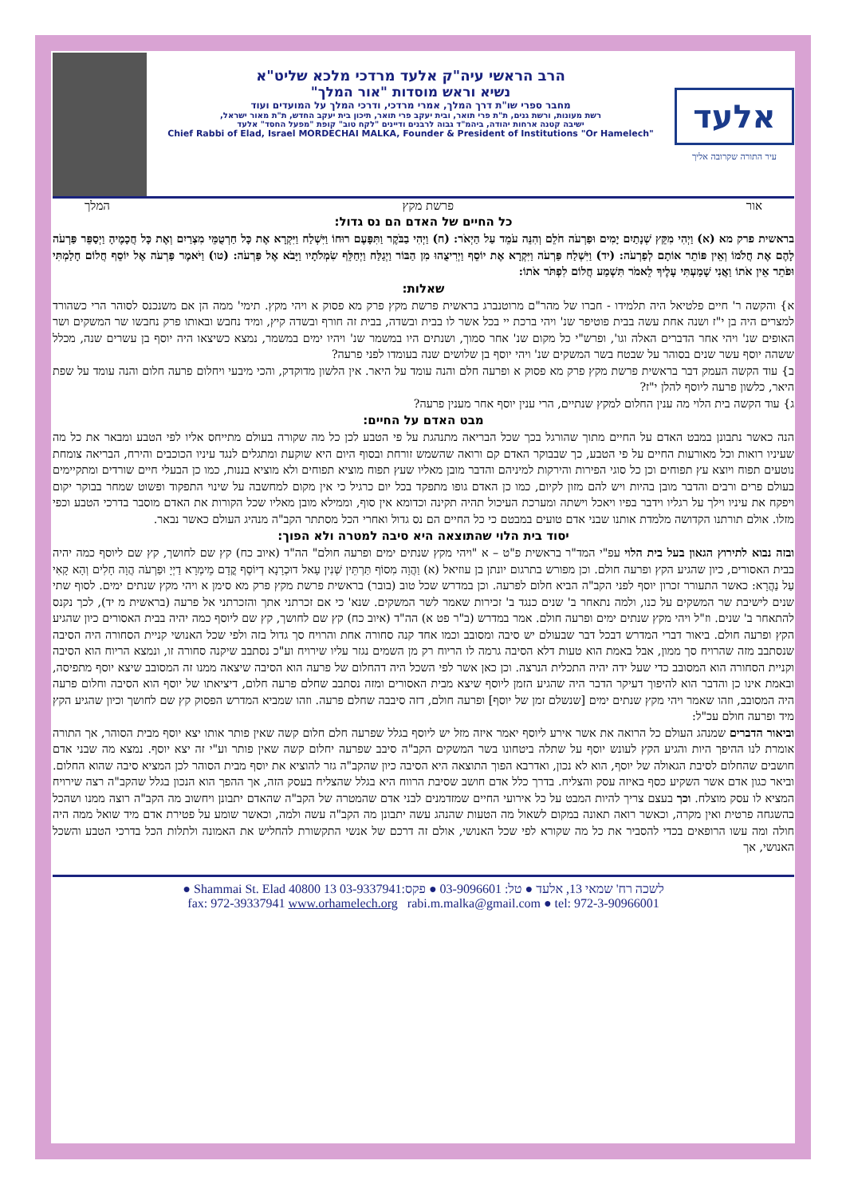אלעד
עיר התורה שקרובה אליך
הרב הראשי עיה"ק אלעד מרדכי מלכא שליט"א
נשיא וראש מוסדות "אור המלך"
מחבר ספרי שו"ת דרך המלך, אמרי מרדכי, ודרכי המלך על המועדים ועוד
רשת מעונות, ורשת גנים, ת"ת פרי תואר, ובית יעקב פרי תואר, תיכון בית יעקב החדש, ת"ת מאור ישראל,
ישיבה קטנה ארחות יהודה, ביהמ"ד גבוה לרבנים ודיינים "לקח טוב" קופת "מפעל החסד" אלעד
Chief Rabbi of Elad, Israel MORDECHAI MALKA, Founder & President of Institutions "Or Hamelech"
אור פרשת מקץ המלך
כל החיים של האדם הם נס גדול:
בראשית פרק מא (א) וַיְהִי מִקֵּץ שְׁנָתַיִם יָמִים וּפַרְעֹה חֹלֵם וְהִנֵּה עֹמֵד עַל הַיְאֹר: (ח) וַיְהִי בַבֹּקֶר וַתִּפָּעֶם רוּחוֹ וַיִּשְׁלַח וַיִּקְרָא אֶת כָּל חַרְטֻמֵּי מִצְרַיִם וְאֶת כָּל חֲכָמֶיהָ וַיְסַפֵּר פַּרְעֹה לָהֶם אֶת חֲלֹמוֹ וְאֵין פּוֹתֵר אוֹתָם לְפַרְעֹה: (יד) וַיִּשְׁלַח פַּרְעֹה וַיִּקְרָא אֶת יוֹסֵף וַיְרִיצֻהוּ מִן הַבּוֹר וַיְגַלַּח וַיְחַלֵּף שִׂמְלֹתָיו וַיָּבֹא אֶל פַּרְעֹה: (טו) וַיֹּאמֶר פַּרְעֹה אֶל יוֹסֵף חֲלוֹם חָלַמְתִּי וּפֹתֵר אֵין אֹתוֹ וַאֲנִי שָׁמַעְתִּי עָלֶיךָ לֵאמֹר תִּשְׁמַע חֲלוֹם לִפְתֹּר אֹתוֹ:
שאלות:
א} והקשה ר' חיים פלטיאל היה תלמידו - חברו של מהר"ם מרוטנברג בראשית פרשת מקץ פרק מא פסוק א ויהי מקץ. תימי' ממה הן אם משנכנס לסוהר הרי כשהורד למצרים היה בן י"ז ושנה אחת עשה בבית פוטיפר שנ' ויהי ברכת יי בכל אשר לו בבית ובשדה, בבית זה חורף ובשדה קיץ, ומיד נחבש ובאותו פרק נחבשו שר המשקים ושר האופים שנ' ויהי אחר הדברים האלה וגו', ופרש"י כל מקום שנ' אחר סמוך, ושנתים היו במשמר שנ' ויהיו ימים במשמר, נמצא כשיצאו היה יוסף בן עשרים שנה, מכלל ששהה יוסף עשר שנים בסוהר על שבטח בשר המשקים שנ' ויהי יוסף בן שלושים שנה בעומדו לפני פרעה?
ב} עוד הקשה העמק דבר בראשית פרשת מקץ פרק מא פסוק א ופרעה חלם והנה עומד על היאר. אין הלשון מדוקדק, והכי מיבעי ויחלום פרעה חלום והנה עומד על שפת היאר, כלשון פרעה ליוסף להלן י"ז?
ג} עוד הקשה בית הלוי מה ענין החלום למקץ שנתיים, הרי ענין יוסף אחר מענין פרעה?
מבט האדם על החיים:
הנה כאשר נתבונן במבט האדם על החיים מתוך שהורגל בכך שכל הבריאה מתנהגת על פי הטבע לכן כל מה שקורה בעולם מתייחס אליו לפי הטבע ומבאר את כל מה שעיניו רואות וכל מאורעות החיים על פי הטבע, כך שבבוקר האדם קם ורואה שהשמש זורחת ובסוף היום היא שוקעת ומתגלים לנגד עיניו הכוכבים והירח, הבריאה צומחת נוטעים תפוח ויוצא עץ תפוחים וכן כל סוגי הפירות והירקות למיניהם והדבר מובן מאליו שעץ תפוח מוציא תפוחים ולא מוציא בננות, כמו כן הבעלי חיים שורדים ומתקיימים בעולם פרים ורבים והדבר מובן בהיות ויש להם מזון לקיום, כמו כן האדם גופו מתפקד בכל יום כרגיל כי אין מקום למחשבה על שינוי התפקוד ופשוט שמחר בבוקר יקום ויפקח את עיניו וילך על רגליו וידבר בפיו ויאכל וישתה ומערכת העיכול תהיה תקינה וכדומא אין סוף, וממילא מובן מאליו שכל הקורות את האדם מוסבר בדרכי הטבע וכפי מזלו. אולם תורתנו הקדושה מלמדת אותנו שבני אדם טועים במבטם כי כל החיים הם נס גדול ואחרי הכל מסתתר הקב"ה מנהיג העולם כאשר נבאר.
יסוד בית הלוי שהתוצאה היא סיבה למטרה ולא הפוך:
ובזה נבוא לתירוץ הגאון בעל בית הלוי עפ"י המד"ר בראשית פ"ט – א "ויהי מקץ שנתים ימים ופרעה חולם" הה"ד (איוב כח) קץ שם לחושך, קץ שם ליוסף כמה יהיה בבית האסורים, כיון שהגיע הקץ ופרעה חולם. וכן מפורש בתרגום יונתן בן עוזיאל (א) וַהֲוָה מִסוֹף תַּרְתֵּין שְׁנִין עָאל דוּכְרָנָא דְיוֹסֵף קֳדָם מֵימְרָא דַיְיָ וּפַרְעֹה הֲוָה חָלִים וְהָא קָאִי עַל נַהֲרָא: כאשר התעורר זכרון יוסף לפני הקב"ה הביא חלום לפרעה. וכן במדרש שכל טוב (בובר) בראשית פרשת מקץ פרק מא סימן א ויהי מקץ שנתים ימים. לסוף שתי שנים לישיבת שר המשקים על כנו, ולמה נתאחר ב' שנים כנגד ב' זכירות שאמר לשר המשקים. שנא' כי אם זכרתני אתך והזכרתני אל פרעה (בראשית מ יד), לכך נקנס להתאחר ב' שנים. וז"ל ויהי מקץ שנתים ימים ופרעה חולם. אמר במדרש (ב"ר פט א) הה"ד (איוב כח) קץ שם לחושך, קץ שם ליוסף כמה יהיה בבית האסורים כיון שהגיע הקץ ופרעה חולם. ביאור דברי המדרש דבכל דבר שבעולם יש סיבה ומסובב וכמו אחד קנה סחורה אחת והרויח סך גדול בזה ולפי שכל האנושי קניית הסחורה היה הסיבה שנסתבב מזה שהרויח סך ממון, אבל באמת הוא טעות דלא הסיבה גרמה לו הריוח רק מן השמים נגזר עליו שירויח וע"כ נסתבב שיקנה סחורה זו, ונמצא הריוח הוא הסיבה וקניית הסחורה הוא המסובב כדי שעל ידה יהיה התכלית הנרצה. וכן כאן אשר לפי השכל היה דהחלום של פרעה הוא הסיבה שיצאה ממנו זה המסובב שיצא יוסף מתפיסה, ובאמת אינו כן והדבר הוא להיפוך דעיקר הדבר היה שהגיע הזמן ליוסף שיצא מבית האסורים ומזה נסתבב שחלם פרעה חלום, דיציאתו של יוסף הוא הסיבה וחלום פרעה היה המסובב, וזהו שאמר ויהי מקץ שנתים ימים [שנשלם זמן של יוסף] ופרעה חולם, דזה סיבבה שחלם פרעה. וזהו שמביא המדרש הפסוק קץ שם לחושך וכיון שהגיע הקץ מיד ופרעה חולם עכ"ל:
וביאור הדברים שמנהג העולם כל הרואה את אשר אירע ליוסף יאמר איזה מזל יש ליוסף בגלל שפרעה חלם חלום קשה שאין פותר אותו יצא יוסף מבית הסוהר, אך התורה אומרת לנו ההיפך היות והגיע הקץ לעונש יוסף על שתלה ביטחונו בשר המשקים הקב"ה סיבב שפרעה יחלום קשה שאין פותר וע"י זה יצא יוסף. נמצא מה שבני אדם חושבים שהחלום לסיבת הגאולה של יוסף, הוא לא נכון, ואדרבא הפוך התוצאה היא הסיבה כיון שהקב"ה גזר להוציא את יוסף מבית הסוהר לכן המציא סיבה שהוא החלום. וביאר כגון אדם אשר השקיע כסף באיזה עסק והצליח. בדרך כלל אדם חושב שסיבת הרווח היא בגלל שהצליח בעסק הזה, אך ההפך הוא הנכון בגלל שהקב"ה רצה שירויח המציא לו עסק מוצלח. וכך בעצם צריך להיות המבט על כל אירועי החיים שמזדמנים לבני אדם שהמטרה של הקב"ה שהאדם יתבונן ויחשוב מה הקב"ה רוצה ממנו ושהכל בהשגחה פרטית ואין מקרה, וכאשר רואה תאונה במקום לשאול מה הטעות שהנהג עשה יתבונן מה הקב"ה עשה ולמה, וכאשר שומע על פטירת אדם מיד שואל ממה היה חולה ומה עשו הרופאים בכדי להסביר את כל מה שקורא לפי שכל האנושי, אולם זה דרכם של אנשי התקשורת להחליש את האמונה ולתלות הכל בדרכי הטבע והשכל האנושי, אך
לשכה רח' שמאי 13, אלעד ● טל: 03-9096601 ● פקס:03-9337941 13 Shammai St. Elad 40800 ●
fax: 972-39337941 www.orhamelech.org rabi.m.malka@gmail.com ● tel: 972-3-90966001